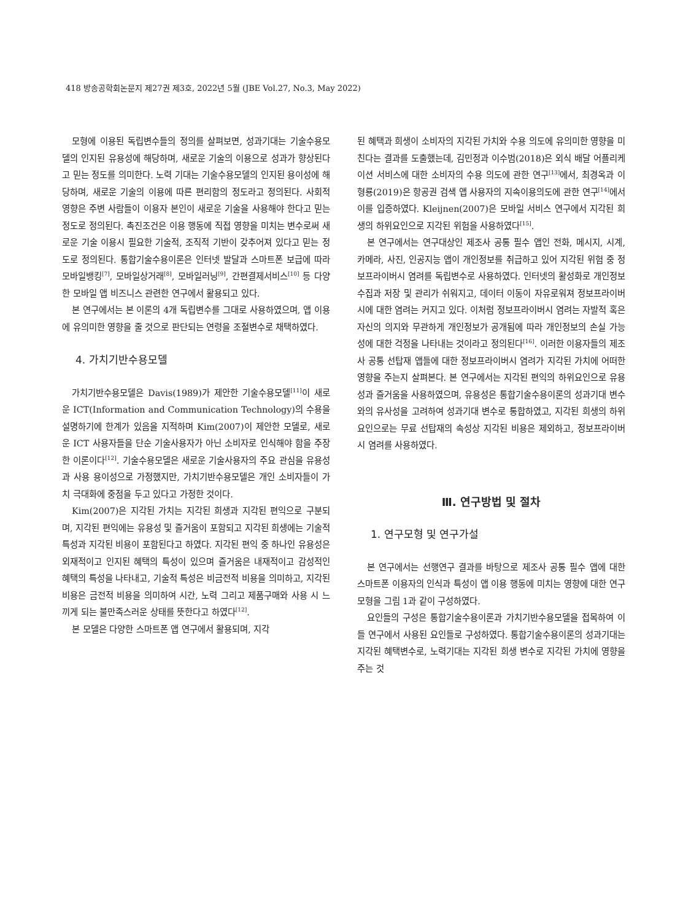418 방송공학회논문지 제27권 제3호, 2022년 5월 (JBE Vol.27, No.3, May 2022)
모형에 이용된 독립변수들의 정의를 살펴보면, 성과기대는 기술수용모델의 인지된 유용성에 해당하며, 새로운 기술의 이용으로 성과가 향상된다고 믿는 정도를 의미한다. 노력 기대는 기술수용모델의 인지된 용이성에 해당하며, 새로운 기술의 이용에 따른 편리함의 정도라고 정의된다. 사회적 영향은 주변 사람들이 이용자 본인이 새로운 기술을 사용해야 한다고 믿는 정도로 정의된다. 촉진조건은 이용 행동에 직접 영향을 미치는 변수로써 새로운 기술 이용시 필요한 기술적, 조직적 기반이 갖추어져 있다고 믿는 정도로 정의된다. 통합기술수용이론은 인터넷 발달과 스마트폰 보급에 따라 모바일뱅킹<sup>[7]</sup>, 모바일상거래<sup>[8]</sup>, 모바일러닝<sup>[9]</sup>, 간편결제서비스<sup>[10]</sup> 등 다양한 모바일 앱 비즈니스 관련한 연구에서 활용되고 있다.
본 연구에서는 본 이론의 4개 독립변수를 그대로 사용하였으며, 앱 이용에 유의미한 영향을 줄 것으로 판단되는 연령을 조절변수로 채택하였다.
4. 가치기반수용모델
가치기반수용모델은 Davis(1989)가 제안한 기술수용모델<sup>[11]</sup>이 새로운 ICT(Information and Communication Technology)의 수용을 설명하기에 한계가 있음을 지적하며 Kim(2007)이 제안한 모델로, 새로운 ICT 사용자들을 단순 기술사용자가 아닌 소비자로 인식해야 함을 주장한 이론이다<sup>[12]</sup>. 기술수용모델은 새로운 기술사용자의 주요 관심을 유용성과 사용 용이성으로 가정했지만, 가치기반수용모델은 개인 소비자들이 가치 극대화에 중점을 두고 있다고 가정한 것이다.
Kim(2007)은 지각된 가치는 지각된 희생과 지각된 편익으로 구분되며, 지각된 편익에는 유용성 및 즐거움이 포함되고 지각된 희생에는 기술적 특성과 지각된 비용이 포함된다고 하였다. 지각된 편익 중 하나인 유용성은 외재적이고 인지된 혜택의 특성이 있으며 즐거움은 내재적이고 감성적인 혜택의 특성을 나타내고, 기술적 특성은 비금전적 비용을 의미하고, 지각된 비용은 금전적 비용을 의미하여 시간, 노력 그리고 제품구매와 사용 시 느끼게 되는 불만족스러운 상태를 뜻한다고 하였다<sup>[12]</sup>.
본 모델은 다양한 스마트폰 앱 연구에서 활용되며, 지각
된 혜택과 희생이 소비자의 지각된 가치와 수용 의도에 유의미한 영향을 미친다는 결과를 도출했는데, 김민정과 이수범(2018)은 외식 배달 어플리케이션 서비스에 대한 소비자의 수용 의도에 관한 연구<sup>[13]</sup>에서, 최경옥과 이형룡(2019)은 항공권 검색 앱 사용자의 지속이용의도에 관한 연구<sup>[14]</sup>에서 이를 입증하였다. Kleijnen(2007)은 모바일 서비스 연구에서 지각된 희생의 하위요인으로 지각된 위험을 사용하였다<sup>[15]</sup>.
본 연구에서는 연구대상인 제조사 공통 필수 앱인 전화, 메시지, 시계, 카메라, 사진, 인공지능 앱이 개인정보를 취급하고 있어 지각된 위험 중 정보프라이버시 염려를 독립변수로 사용하였다. 인터넷의 활성화로 개인정보 수집과 저장 및 관리가 쉬워지고, 데이터 이동이 자유로워져 정보프라이버시에 대한 염려는 커지고 있다. 이처럼 정보프라이버시 염려는 자발적 혹은 자신의 의지와 무관하게 개인정보가 공개됨에 따라 개인정보의 손실 가능성에 대한 걱정을 나타내는 것이라고 정의된다<sup>[16]</sup>. 이러한 이용자들의 제조사 공통 선탑재 앱들에 대한 정보프라이버시 염려가 지각된 가치에 어떠한 영향을 주는지 살펴본다. 본 연구에서는 지각된 편익의 하위요인으로 유용성과 즐거움을 사용하였으며, 유용성은 통합기술수용이론의 성과기대 변수와의 유사성을 고려하여 성과기대 변수로 통합하였고, 지각된 희생의 하위요인으로는 무료 선탑재의 속성상 지각된 비용은 제외하고, 정보프라이버시 염려를 사용하였다.
Ⅲ. 연구방법 및 절차
1. 연구모형 및 연구가설
본 연구에서는 선행연구 결과를 바탕으로 제조사 공통 필수 앱에 대한 스마트폰 이용자의 인식과 특성이 앱 이용 행동에 미치는 영향에 대한 연구모형을 그림 1과 같이 구성하였다.
요인들의 구성은 통합기술수용이론과 가치기반수용모델을 접목하여 이들 연구에서 사용된 요인들로 구성하였다. 통합기술수용이론의 성과기대는 지각된 혜택변수로, 노력기대는 지각된 희생 변수로 지각된 가치에 영향을 주는 것